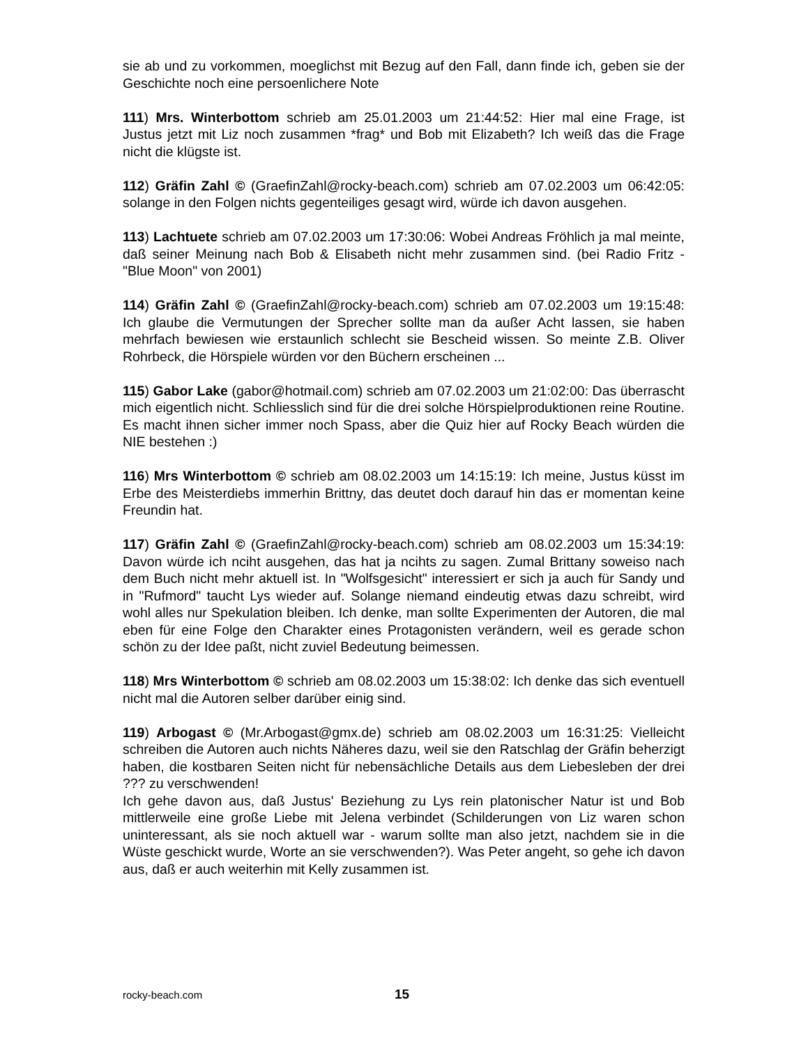sie ab und zu vorkommen, moeglichst mit Bezug auf den Fall, dann finde ich, geben sie der Geschichte noch eine persoenlichere Note
111) Mrs. Winterbottom schrieb am 25.01.2003 um 21:44:52: Hier mal eine Frage, ist Justus jetzt mit Liz noch zusammen *frag* und Bob mit Elizabeth? Ich weiß das die Frage nicht die klügste ist.
112) Gräfin Zahl © (GraefinZahl@rocky-beach.com) schrieb am 07.02.2003 um 06:42:05: solange in den Folgen nichts gegenteiliges gesagt wird, würde ich davon ausgehen.
113) Lachtuete schrieb am 07.02.2003 um 17:30:06: Wobei Andreas Fröhlich ja mal meinte, daß seiner Meinung nach Bob & Elisabeth nicht mehr zusammen sind. (bei Radio Fritz - "Blue Moon" von 2001)
114) Gräfin Zahl © (GraefinZahl@rocky-beach.com) schrieb am 07.02.2003 um 19:15:48: Ich glaube die Vermutungen der Sprecher sollte man da außer Acht lassen, sie haben mehrfach bewiesen wie erstaunlich schlecht sie Bescheid wissen. So meinte Z.B. Oliver Rohrbeck, die Hörspiele würden vor den Büchern erscheinen ...
115) Gabor Lake (gabor@hotmail.com) schrieb am 07.02.2003 um 21:02:00: Das überrascht mich eigentlich nicht. Schliesslich sind für die drei solche Hörspielproduktionen reine Routine. Es macht ihnen sicher immer noch Spass, aber die Quiz hier auf Rocky Beach würden die NIE bestehen :)
116) Mrs Winterbottom © schrieb am 08.02.2003 um 14:15:19: Ich meine, Justus küsst im Erbe des Meisterdiebs immerhin Brittny, das deutet doch darauf hin das er momentan keine Freundin hat.
117) Gräfin Zahl © (GraefinZahl@rocky-beach.com) schrieb am 08.02.2003 um 15:34:19: Davon würde ich nciht ausgehen, das hat ja ncihts zu sagen. Zumal Brittany soweiso nach dem Buch nicht mehr aktuell ist. In "Wolfsgesicht" interessiert er sich ja auch für Sandy und in "Rufmord" taucht Lys wieder auf. Solange niemand eindeutig etwas dazu schreibt, wird wohl alles nur Spekulation bleiben. Ich denke, man sollte Experimenten der Autoren, die mal eben für eine Folge den Charakter eines Protagonisten verändern, weil es gerade schon schön zu der Idee paßt, nicht zuviel Bedeutung beimessen.
118) Mrs Winterbottom © schrieb am 08.02.2003 um 15:38:02: Ich denke das sich eventuell nicht mal die Autoren selber darüber einig sind.
119) Arbogast © (Mr.Arbogast@gmx.de) schrieb am 08.02.2003 um 16:31:25: Vielleicht schreiben die Autoren auch nichts Näheres dazu, weil sie den Ratschlag der Gräfin beherzigt haben, die kostbaren Seiten nicht für nebensächliche Details aus dem Liebesleben der drei ??? zu verschwenden!
Ich gehe davon aus, daß Justus' Beziehung zu Lys rein platonischer Natur ist und Bob mittlerweile eine große Liebe mit Jelena verbindet (Schilderungen von Liz waren schon uninteressant, als sie noch aktuell war - warum sollte man also jetzt, nachdem sie in die Wüste geschickt wurde, Worte an sie verschwenden?). Was Peter angeht, so gehe ich davon aus, daß er auch weiterhin mit Kelly zusammen ist.
rocky-beach.com 15